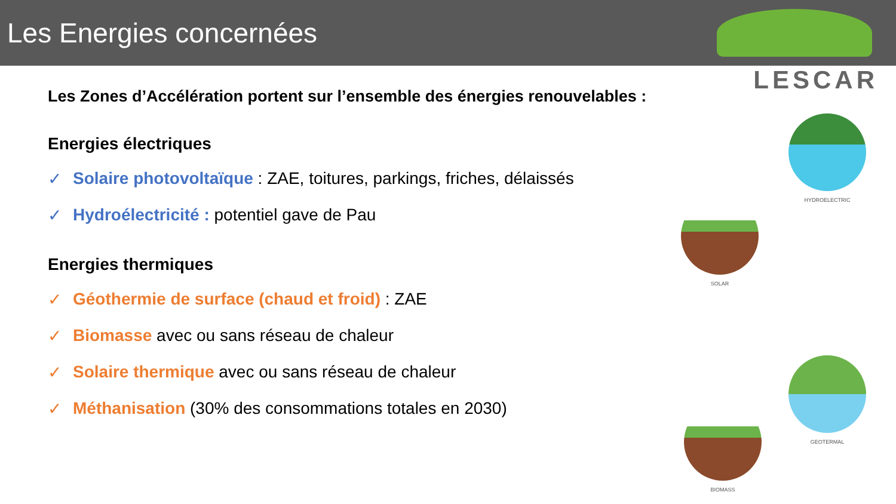Les Energies concernées
LESCAR
Les Zones d’Accélération portent sur l’ensemble des énergies renouvelables :
Energies électriques
✓ Solaire photovoltaïque : ZAE, toitures, parkings, friches, délaissés
✓ Hydroélectricité : potentiel gave de Pau
Energies thermiques
✓ Géothermie de surface (chaud et froid) : ZAE
✓ Biomasse avec ou sans réseau de chaleur
✓ Solaire thermique avec ou sans réseau de chaleur
✓ Méthanisation (30% des consommations totales en 2030)
HYDROELECTRIC
SOLAR
GEOTERMAL
BIOMASS